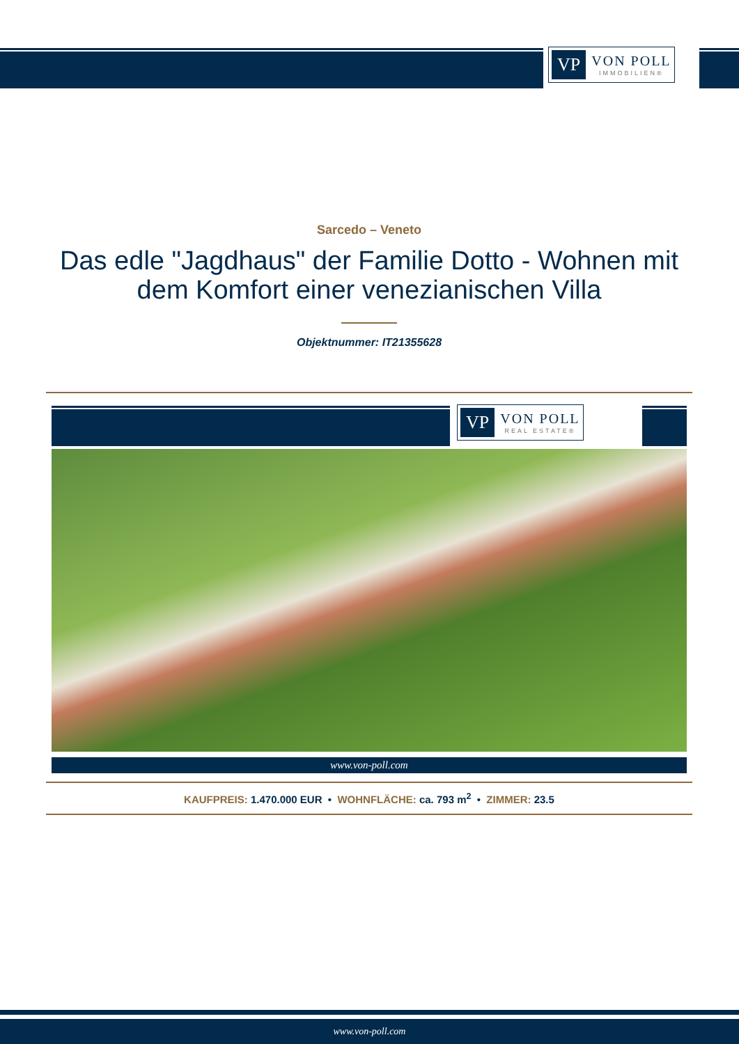VP VON POLL
IMMOBILIEN®
Sarcedo – Veneto
Das edle "Jagdhaus" der Familie Dotto - Wohnen mit dem Komfort einer venezianischen Villa
Objektnummer: IT21355628
VP VON POLL
REAL ESTATE®
www.von-poll.com
KAUFPREIS: 1.470.000 EUR • WOHNFLÄCHE: ca. 793 m<sup>2</sup> • ZIMMER: 23.5
www.von-poll.com